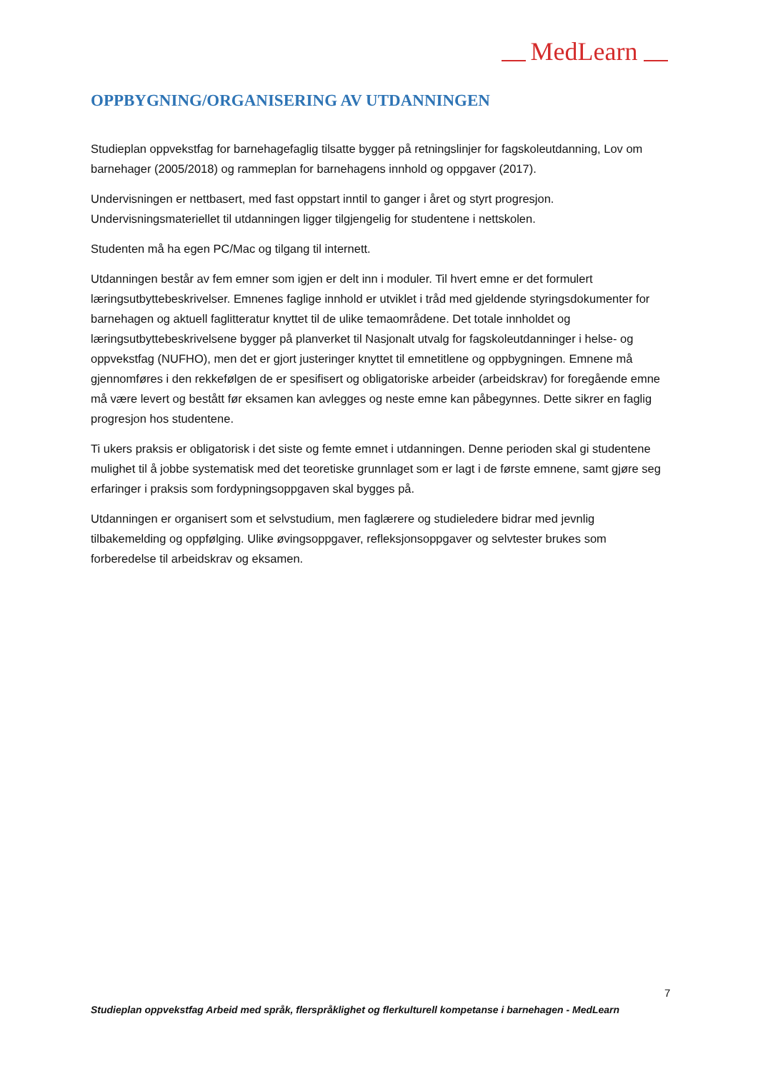MedLearn
OPPBYGNING/ORGANISERING AV UTDANNINGEN
Studieplan oppvekstfag for barnehagefaglig tilsatte bygger på retningslinjer for fagskoleutdanning, Lov om barnehager (2005/2018) og rammeplan for barnehagens innhold og oppgaver (2017).
Undervisningen er nettbasert, med fast oppstart inntil to ganger i året og styrt progresjon. Undervisningsmateriellet til utdanningen ligger tilgjengelig for studentene i nettskolen.
Studenten må ha egen PC/Mac og tilgang til internett.
Utdanningen består av fem emner som igjen er delt inn i moduler. Til hvert emne er det formulert læringsutbyttebeskrivelser. Emnenes faglige innhold er utviklet i tråd med gjeldende styringsdokumenter for barnehagen og aktuell faglitteratur knyttet til de ulike temaområdene. Det totale innholdet og læringsutbyttebeskrivelsene bygger på planverket til Nasjonalt utvalg for fagskoleutdanninger i helse- og oppvekstfag (NUFHO), men det er gjort justeringer knyttet til emnetitlene og oppbygningen. Emnene må gjennomføres i den rekkefølgen de er spesifisert og obligatoriske arbeider (arbeidskrav) for foregående emne må være levert og bestått før eksamen kan avlegges og neste emne kan påbegynnes. Dette sikrer en faglig progresjon hos studentene.
Ti ukers praksis er obligatorisk i det siste og femte emnet i utdanningen. Denne perioden skal gi studentene mulighet til å jobbe systematisk med det teoretiske grunnlaget som er lagt i de første emnene, samt gjøre seg erfaringer i praksis som fordypningsoppgaven skal bygges på.
Utdanningen er organisert som et selvstudium, men faglærere og studieledere bidrar med jevnlig tilbakemelding og oppfølging. Ulike øvingsoppgaver, refleksjonsoppgaver og selvtester brukes som forberedelse til arbeidskrav og eksamen.
7
Studieplan oppvekstfag Arbeid med språk, flerspråklighet og flerkulturell kompetanse i barnehagen - MedLearn